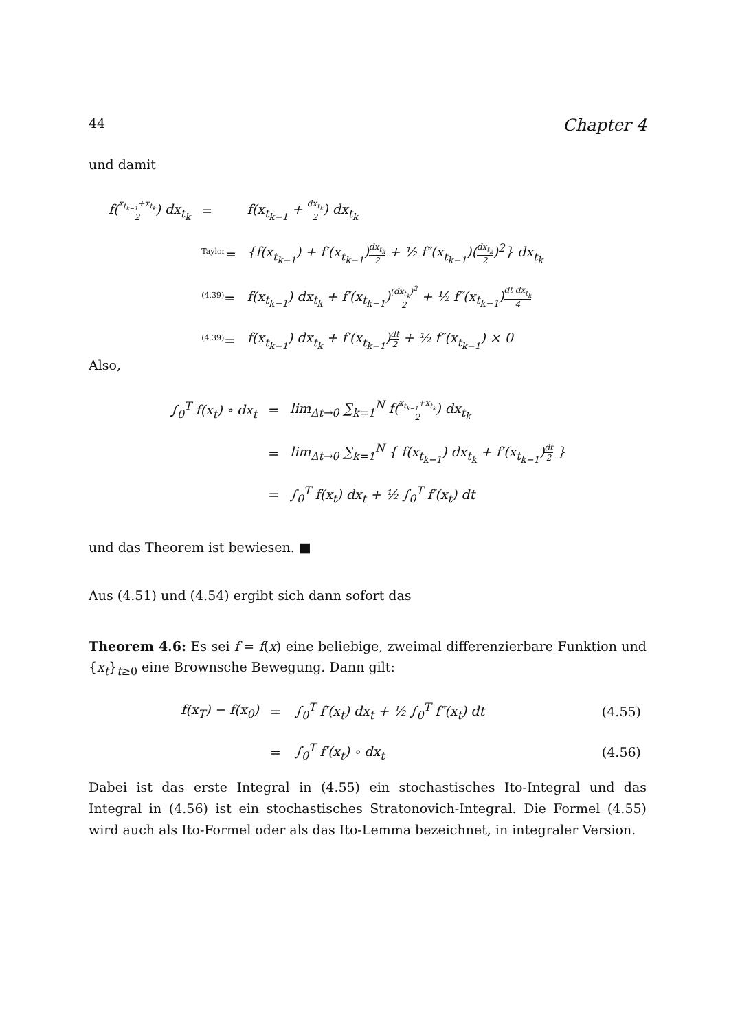44 Chapter 4
und damit
| f( x<sub>t<sub>k−1</sub></sub>+x<sub>t<sub>k</sub></sub> 2 ) dx<sub>t<sub>k</sub></sub> | = | f(x<sub>t<sub>k−1</sub></sub> + dx<sub>t<sub>k</sub></sub> 2 ) dx<sub>t<sub>k</sub></sub> |
| | <sup>Taylor</sup>= | {f(x<sub>t<sub>k−1</sub></sub>) + f′(x<sub>t<sub>k−1</sub></sub>) dx<sub>t<sub>k</sub></sub> 2 + ½ f″(x<sub>t<sub>k−1</sub></sub>)( dx<sub>t<sub>k</sub></sub> 2 )<sup>2</sup>} dx<sub>t<sub>k</sub></sub> |
| | <sup>(4.39)</sup>= | f(x<sub>t<sub>k−1</sub></sub>) dx<sub>t<sub>k</sub></sub> + f′(x<sub>t<sub>k−1</sub></sub>) (dx<sub>t<sub>k</sub></sub>)<sup>2</sup> 2 + ½ f″(x<sub>t<sub>k−1</sub></sub>) dt dx<sub>t<sub>k</sub></sub> 4 |
| | <sup>(4.39)</sup>= | f(x<sub>t<sub>k−1</sub></sub>) dx<sub>t<sub>k</sub></sub> + f′(x<sub>t<sub>k−1</sub></sub>) dt 2 + ½ f″(x<sub>t<sub>k−1</sub></sub>) × 0 |
Also,
| ∫<sub>0</sub><sup>T</sup> f(x<sub>t</sub>) ∘ dx<sub>t</sub> | = | lim<sub>Δt→0</sub> ∑<sub>k=1</sub><sup>N</sup> f( x<sub>t<sub>k−1</sub></sub>+x<sub>t<sub>k</sub></sub> 2 ) dx<sub>t<sub>k</sub></sub> |
| | = | lim<sub>Δt→0</sub> ∑<sub>k=1</sub><sup>N</sup> { f(x<sub>t<sub>k−1</sub></sub>) dx<sub>t<sub>k</sub></sub> + f′(x<sub>t<sub>k−1</sub></sub>) dt 2 } |
| | = | ∫<sub>0</sub><sup>T</sup> f(x<sub>t</sub>) dx<sub>t</sub> + ½ ∫<sub>0</sub><sup>T</sup> f′(x<sub>t</sub>) dt |
und das Theorem ist bewiesen. ■
Aus (4.51) und (4.54) ergibt sich dann sofort das
Theorem 4.6: Es sei f = f(x) eine beliebige, zweimal differenzierbare Funktion und {x<sub>t</sub>}<sub>t≥0</sub> eine Brownsche Bewegung. Dann gilt:
| f(x<sub>T</sub>) − f(x<sub>0</sub>) | = | ∫<sub>0</sub><sup>T</sup> f′(x<sub>t</sub>) dx<sub>t</sub> + ½ ∫<sub>0</sub><sup>T</sup> f″(x<sub>t</sub>) dt | (4.55) |
| | = | ∫<sub>0</sub><sup>T</sup> f′(x<sub>t</sub>) ∘ dx<sub>t</sub> | (4.56) |
Dabei ist das erste Integral in (4.55) ein stochastisches Ito-Integral und das Integral in (4.56) ist ein stochastisches Stratonovich-Integral. Die Formel (4.55) wird auch als Ito-Formel oder als das Ito-Lemma bezeichnet, in integraler Version.